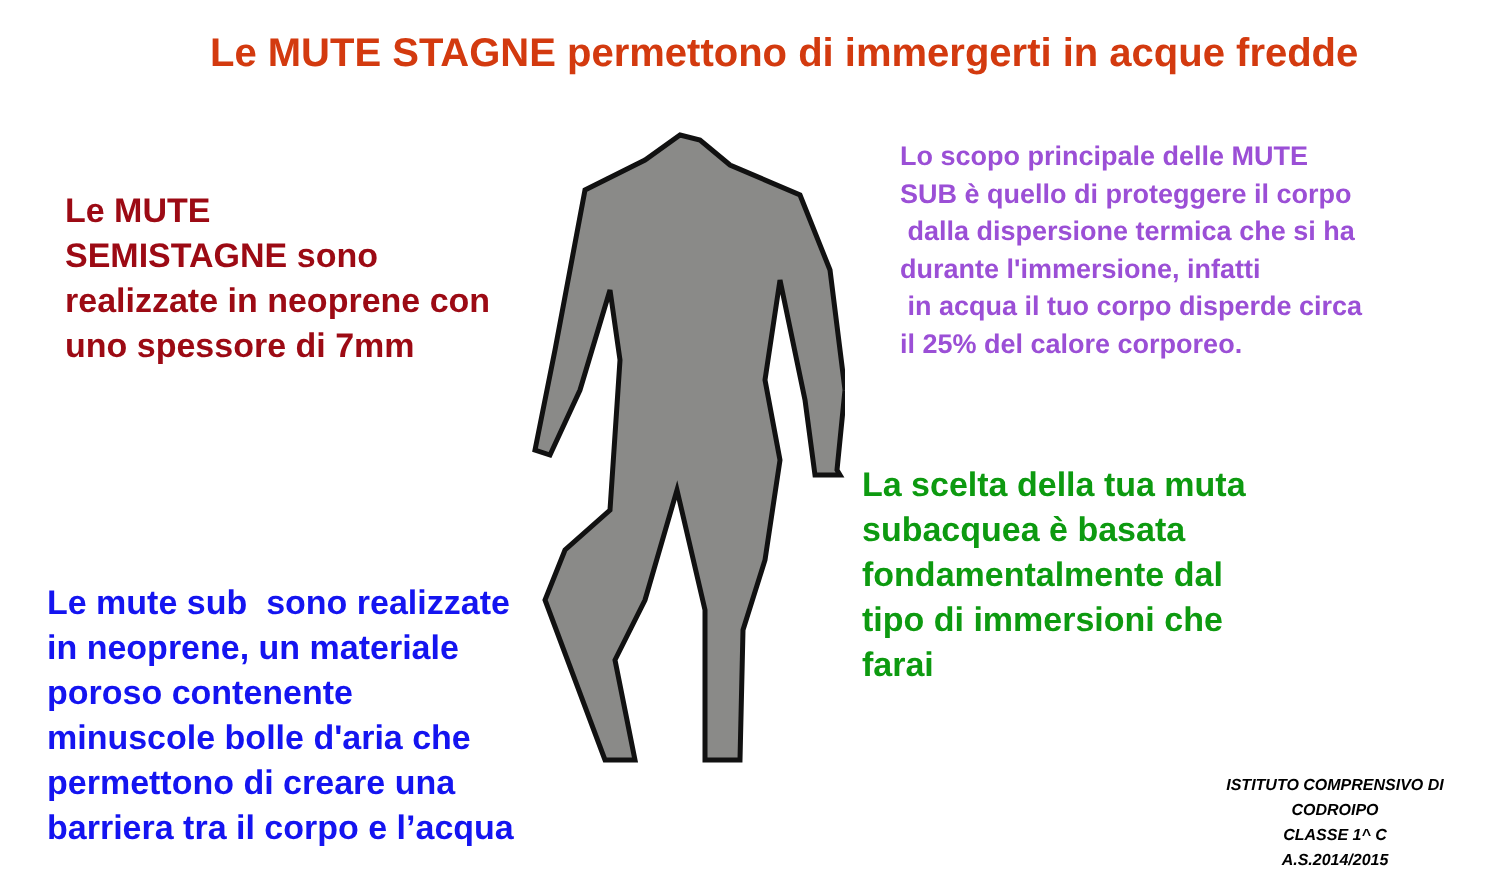Le MUTE STAGNE permettono di immergerti in acque fredde
Le MUTE
SEMISTAGNE sono
realizzate in neoprene con
uno spessore di 7mm
Lo scopo principale delle MUTE
SUB è quello di proteggere il corpo
dalla dispersione termica che si ha
durante l'immersione, infatti
in acqua il tuo corpo disperde circa
il 25% del calore corporeo.
Le mute sub sono realizzate
in neoprene, un materiale
poroso contenente
minuscole bolle d'aria che
permettono di creare una
barriera tra il corpo e l’acqua
La scelta della tua muta
subacquea è basata
fondamentalmente dal
tipo di immersioni che
farai
ISTITUTO COMPRENSIVO DI CODROIPO
CLASSE 1^ C
A.S.2014/2015